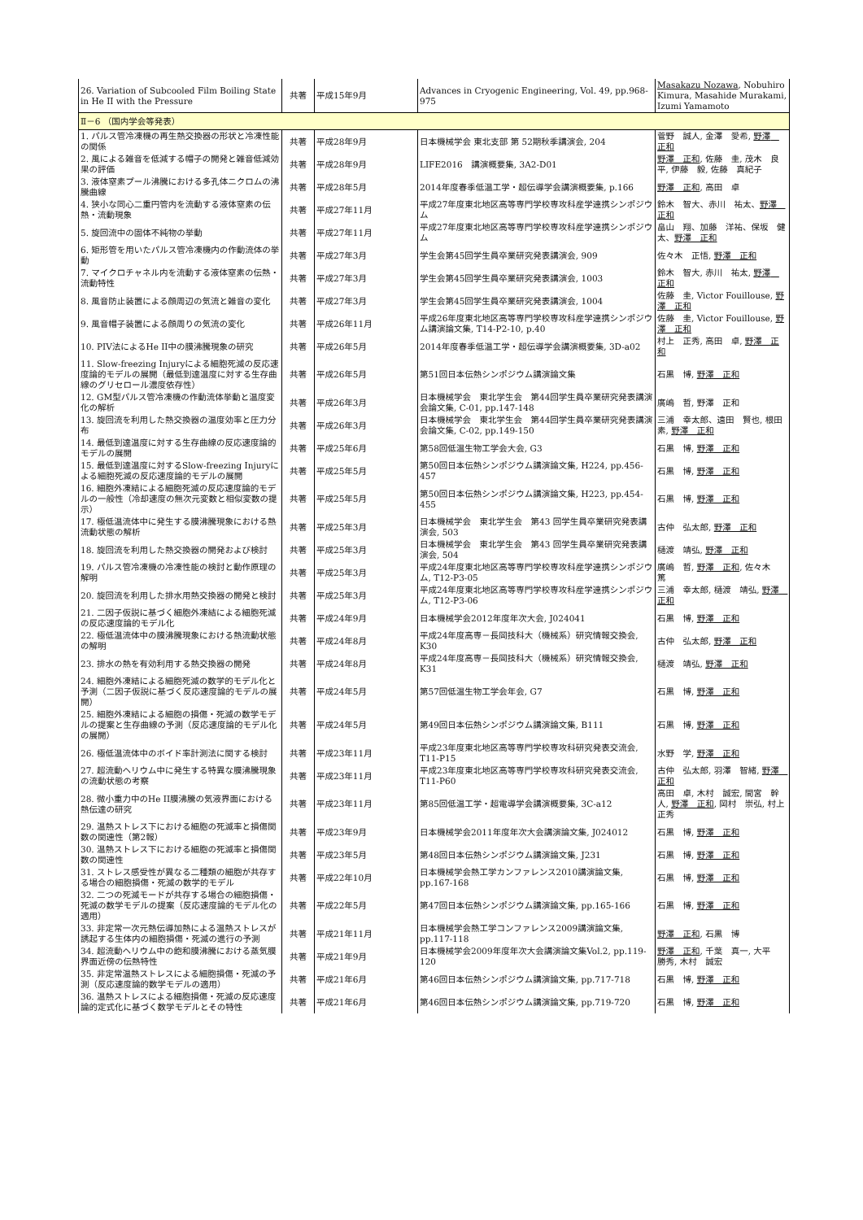| 26. Variation of Subcooled Film Boiling State in He II with the Pressure | 共著 | 平成15年9月 | Advances in Cryogenic Engineering, Vol. 49, pp.968-975 | Masakazu Nozawa , Nobuhiro Kimura, Masahide Murakami, Izumi Yamamoto |
| Ⅱ－6 （国内学会等発表） | | | | |
| 1. パルス管冷凍機の再生熱交換器の形状と冷凍性能の関係 | 共著 | 平成28年9月 | 日本機械学会 東北支部 第 52期秋季講演会, 204 | 菅野 誠人, 金澤 愛希, 野澤 正和 |
| 2. 風による雑音を低減する帽子の開発と雑音低減効果の評価 | 共著 | 平成28年9月 | LIFE2016 講演概要集, 3A2-D01 | 野澤 正和 , 佐藤 圭, 茂木 良平, 伊藤 毅, 佐藤 真紀子 |
| 3. 液体窒素プール沸騰における多孔体ニクロムの沸騰曲線 | 共著 | 平成28年5月 | 2014年度春季低温工学・超伝導学会講演概要集, p.166 | 野澤 正和 , 高田 卓 |
| 4. 狭小な同心二重円管内を流動する液体窒素の伝熱・流動現象 | 共著 | 平成27年11月 | 平成27年度東北地区高等専門学校専攻科産学連携シンポジウム | 鈴木 智大、赤川 祐太、 野澤 正和 |
| 5. 旋回流中の固体不純物の挙動 | 共著 | 平成27年11月 | 平成27年度東北地区高等専門学校専攻科産学連携シンポジウム | 畠山 翔、加藤 洋祐、保坂 健太、 野澤 正和 |
| 6. 矩形管を用いたパルス管冷凍機内の作動流体の挙動 | 共著 | 平成27年3月 | 学生会第45回学生員卒業研究発表講演会, 909 | 佐々木 正悟, 野澤 正和 |
| 7. マイクロチャネル内を流動する液体窒素の伝熱・流動特性 | 共著 | 平成27年3月 | 学生会第45回学生員卒業研究発表講演会, 1003 | 鈴木 智大, 赤川 祐太, 野澤 正和 |
| 8. 風音防止装置による顔周辺の気流と雑音の変化 | 共著 | 平成27年3月 | 学生会第45回学生員卒業研究発表講演会, 1004 | 佐藤 圭, Victor Fouillouse, 野澤 正和 |
| 9. 風音帽子装置による顔周りの気流の変化 | 共著 | 平成26年11月 | 平成26年度東北地区高等専門学校専攻科産学連携シンポジウム講演論文集, T14-P2-10, p.40 | 佐藤 圭, Victor Fouillouse, 野澤 正和 |
| 10. PIV法によるHe II中の膜沸騰現象の研究 | 共著 | 平成26年5月 | 2014年度春季低温工学・超伝導学会講演概要集, 3D-a02 | 村上 正秀, 高田 卓, 野澤 正和 |
| 11. Slow-freezing Injuryによる細胞死滅の反応速度論的モデルの展開（最低到達温度に対する生存曲線のグリセロール濃度依存性） | 共著 | 平成26年5月 | 第51回日本伝熱シンポジウム講演論文集 | 石黒 博, 野澤 正和 |
| 12. GM型パルス管冷凍機の作動流体挙動と温度変化の解析 | 共著 | 平成26年3月 | 日本機械学会 東北学生会 第44回学生員卒業研究発表講演会論文集, C-01, pp.147-148 | 廣嶋 哲, 野澤 正和 |
| 13. 旋回流を利用した熱交換器の温度効率と圧力分布 | 共著 | 平成26年3月 | 日本機械学会 東北学生会 第44回学生員卒業研究発表講演会論文集, C-02, pp.149-150 | 三浦 幸太郎、遠田 賢也, 根田 素, 野澤 正和 |
| 14. 最低到達温度に対する生存曲線の反応速度論的モデルの展開 | 共著 | 平成25年6月 | 第58回低温生物工学会大会, G3 | 石黒 博, 野澤 正和 |
| 15. 最低到達温度に対するSlow-freezing Injuryによる細胞死滅の反応速度論的モデルの展開 | 共著 | 平成25年5月 | 第50回日本伝熱シンポジウム講演論文集, H224, pp.456-457 | 石黒 博, 野澤 正和 |
| 16. 細胞外凍結による細胞死滅の反応速度論的モデルの一般性（冷却速度の無次元変数と相似変数の提示） | 共著 | 平成25年5月 | 第50回日本伝熱シンポジウム講演論文集, H223, pp.454-455 | 石黒 博, 野澤 正和 |
| 17. 極低温流体中に発生する膜沸騰現象における熱流動状態の解析 | 共著 | 平成25年3月 | 日本機械学会 東北学生会 第43 回学生員卒業研究発表講演会, 503 | 古仲 弘太郎, 野澤 正和 |
| 18. 旋回流を利用した熱交換器の開発および検討 | 共著 | 平成25年3月 | 日本機械学会 東北学生会 第43 回学生員卒業研究発表講演会, 504 | 樋渡 靖弘, 野澤 正和 |
| 19. パルス管冷凍機の冷凍性能の検討と動作原理の解明 | 共著 | 平成25年3月 | 平成24年度東北地区高等専門学校専攻科産学連携シンポジウム, T12-P3-05 | 廣嶋 哲, 野澤 正和 , 佐々木 篤 |
| 20. 旋回流を利用した排水用熱交換器の開発と検討 | 共著 | 平成25年3月 | 平成24年度東北地区高等専門学校専攻科産学連携シンポジウム, T12-P3-06 | 三浦 幸太郎, 樋渡 靖弘, 野澤 正和 |
| 21. 二因子仮説に基づく細胞外凍結による細胞死滅の反応速度論的モデル化 | 共著 | 平成24年9月 | 日本機械学会2012年度年次大会, J024041 | 石黒 博, 野澤 正和 |
| 22. 極低温流体中の膜沸騰現象における熱流動状態の解明 | 共著 | 平成24年8月 | 平成24年度高専－長岡技科大（機械系）研究情報交換会, K30 | 古仲 弘太郎, 野澤 正和 |
| 23. 排水の熱を有効利用する熱交換器の開発 | 共著 | 平成24年8月 | 平成24年度高専－長岡技科大（機械系）研究情報交換会, K31 | 樋渡 靖弘, 野澤 正和 |
| 24. 細胞外凍結による細胞死滅の数学的モデル化と予測（二因子仮説に基づく反応速度論的モデルの展開） | 共著 | 平成24年5月 | 第57回低温生物工学会年会, G7 | 石黒 博, 野澤 正和 |
| 25. 細胞外凍結による細胞の損傷・死滅の数学モデルの提案と生存曲線の予測（反応速度論的モデル化の展開） | 共著 | 平成24年5月 | 第49回日本伝熱シンポジウム講演論文集, B111 | 石黒 博, 野澤 正和 |
| 26. 極低温流体中のボイド率計測法に関する検討 | 共著 | 平成23年11月 | 平成23年度東北地区高等専門学校専攻科研究発表交流会, T11-P15 | 水野 学, 野澤 正和 |
| 27. 超流動ヘリウム中に発生する特異な膜沸騰現象の流動状態の考察 | 共著 | 平成23年11月 | 平成23年度東北地区高等専門学校専攻科研究発表交流会, T11-P60 | 古仲 弘太郎, 羽澤 智緒, 野澤 正和 |
| 28. 微小重力中のHe II膜沸騰の気液界面における熱伝達の研究 | 共著 | 平成23年11月 | 第85回低温工学・超電導学会講演概要集, 3C-a12 | 高田 卓, 木村 誠宏, 間宮 幹人, 野澤 正和 , 岡村 崇弘, 村上 正秀 |
| 29. 温熱ストレス下における細胞の死滅率と損傷関数の関連性（第2報） | 共著 | 平成23年9月 | 日本機械学会2011年度年次大会講演論文集, J024012 | 石黒 博, 野澤 正和 |
| 30. 温熱ストレス下における細胞の死滅率と損傷関数の関連性 | 共著 | 平成23年5月 | 第48回日本伝熱シンポジウム講演論文集, J231 | 石黒 博, 野澤 正和 |
| 31. ストレス感受性が異なる二種類の細胞が共存する場合の細胞損傷・死滅の数学的モデル | 共著 | 平成22年10月 | 日本機械学会熱工学カンファレンス2010講演論文集, pp.167-168 | 石黒 博, 野澤 正和 |
| 32. 二つの死滅モードが共存する場合の細胞損傷・死滅の数学モデルの提案（反応速度論的モデル化の適用） | 共著 | 平成22年5月 | 第47回日本伝熱シンポジウム講演論文集, pp.165-166 | 石黒 博, 野澤 正和 |
| 33. 非定常一次元熱伝導加熱による温熱ストレスが誘起する生体内の細胞損傷・死滅の進行の予測 | 共著 | 平成21年11月 | 日本機械学会熱工学コンファレンス2009講演論文集, pp.117-118 | 野澤 正和 , 石黒 博 |
| 34. 超流動ヘリウム中の飽和膜沸騰における蒸気膜界面近傍の伝熱特性 | 共著 | 平成21年9月 | 日本機械学会2009年度年次大会講演論文集Vol.2, pp.119-120 | 野澤 正和 , 千葉 真一, 大平 勝秀, 木村 誠宏 |
| 35. 非定常温熱ストレスによる細胞損傷・死滅の予測（反応速度論的数学モデルの適用） | 共著 | 平成21年6月 | 第46回日本伝熱シンポジウム講演論文集, pp.717-718 | 石黒 博, 野澤 正和 |
| 36. 温熱ストレスによる細胞損傷・死滅の反応速度論的定式化に基づく数学モデルとその特性 | 共著 | 平成21年6月 | 第46回日本伝熱シンポジウム講演論文集, pp.719-720 | 石黒 博, 野澤 正和 |